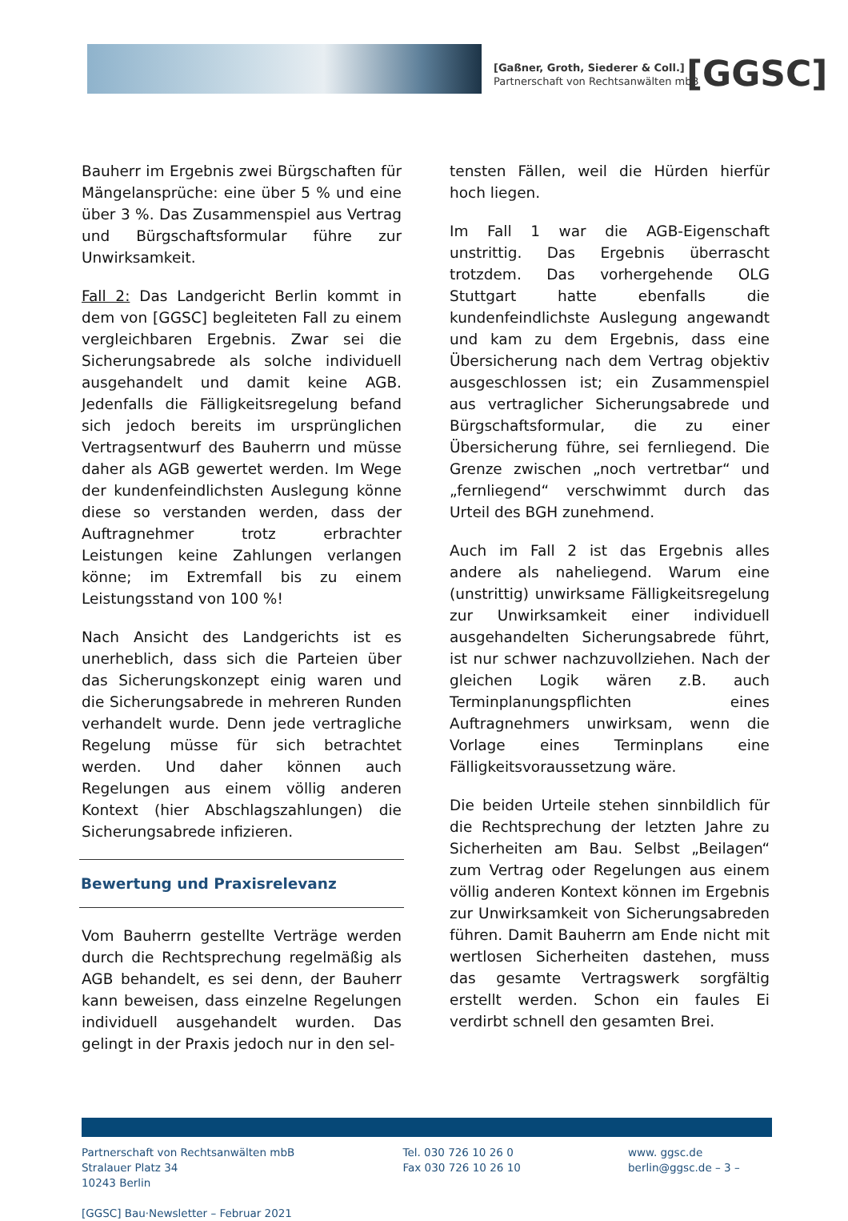[Gaßner, Groth, Siederer & Coll.]
Partnerschaft von Rechtsanwälten mbB
[GGSC]
Bauherr im Ergebnis zwei Bürgschaften für Mängelansprüche: eine über 5 % und eine über 3 %. Das Zusammenspiel aus Vertrag und Bürgschaftsformular führe zur Unwirksamkeit.
Fall 2: Das Landgericht Berlin kommt in dem von [GGSC] begleiteten Fall zu einem vergleichbaren Ergebnis. Zwar sei die Sicherungsabrede als solche individuell ausgehandelt und damit keine AGB. Jedenfalls die Fälligkeitsregelung befand sich jedoch bereits im ursprünglichen Vertragsentwurf des Bauherrn und müsse daher als AGB gewertet werden. Im Wege der kundenfeindlichsten Auslegung könne diese so verstanden werden, dass der Auftragnehmer trotz erbrachter Leistungen keine Zahlungen verlangen könne; im Extremfall bis zu einem Leistungsstand von 100 %!
Nach Ansicht des Landgerichts ist es unerheblich, dass sich die Parteien über das Sicherungskonzept einig waren und die Sicherungsabrede in mehreren Runden verhandelt wurde. Denn jede vertragliche Regelung müsse für sich betrachtet werden. Und daher können auch Regelungen aus einem völlig anderen Kontext (hier Abschlagszahlungen) die Sicherungsabrede infizieren.
Bewertung und Praxisrelevanz
Vom Bauherrn gestellte Verträge werden durch die Rechtsprechung regelmäßig als AGB behandelt, es sei denn, der Bauherr kann beweisen, dass einzelne Regelungen individuell ausgehandelt wurden. Das gelingt in der Praxis jedoch nur in den sel-
tensten Fällen, weil die Hürden hierfür hoch liegen.
Im Fall 1 war die AGB-Eigenschaft unstrittig. Das Ergebnis überrascht trotzdem. Das vorhergehende OLG Stuttgart hatte ebenfalls die kundenfeindlichste Auslegung angewandt und kam zu dem Ergebnis, dass eine Übersicherung nach dem Vertrag objektiv ausgeschlossen ist; ein Zusammenspiel aus vertraglicher Sicherungsabrede und Bürgschaftsformular, die zu einer Übersicherung führe, sei fernliegend. Die Grenze zwischen „noch vertretbar“ und „fernliegend“ verschwimmt durch das Urteil des BGH zunehmend.
Auch im Fall 2 ist das Ergebnis alles andere als naheliegend. Warum eine (unstrittig) unwirksame Fälligkeitsregelung zur Unwirksamkeit einer individuell ausgehandelten Sicherungsabrede führt, ist nur schwer nachzuvollziehen. Nach der gleichen Logik wären z.B. auch Terminplanungspflichten eines Auftragnehmers unwirksam, wenn die Vorlage eines Terminplans eine Fälligkeitsvoraussetzung wäre.
Die beiden Urteile stehen sinnbildlich für die Rechtsprechung der letzten Jahre zu Sicherheiten am Bau. Selbst „Beilagen“ zum Vertrag oder Regelungen aus einem völlig anderen Kontext können im Ergebnis zur Unwirksamkeit von Sicherungsabreden führen. Damit Bauherrn am Ende nicht mit wertlosen Sicherheiten dastehen, muss das gesamte Vertragswerk sorgfältig erstellt werden. Schon ein faules Ei verdirbt schnell den gesamten Brei.
Partnerschaft von Rechtsanwälten mbB
Stralauer Platz 34
10243 Berlin
[GGSC] Bau·Newsletter – Februar 2021
Tel. 030 726 10 26 0
Fax 030 726 10 26 10
www. ggsc.de
berlin@ggsc.de – 3 –